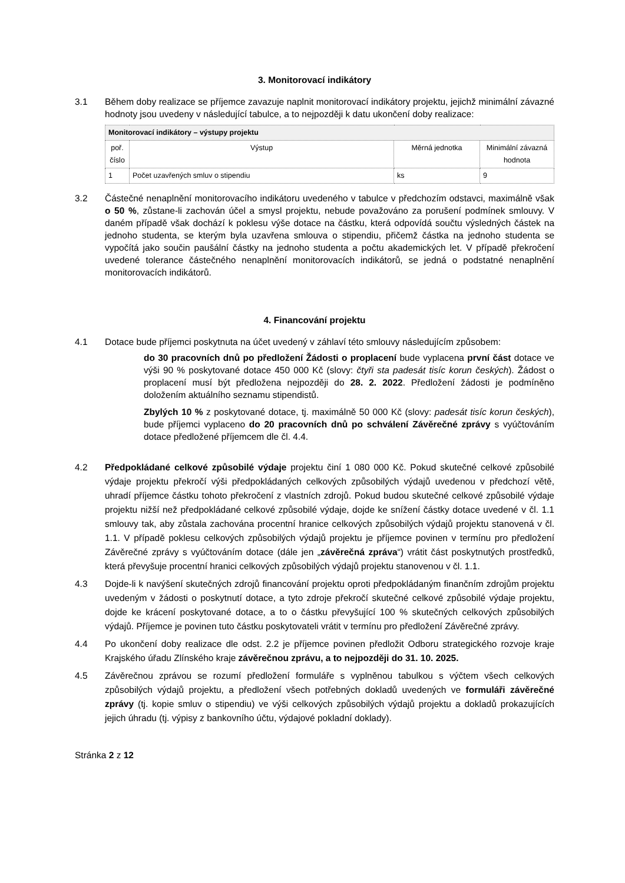3. Monitorovací indikátory
3.1 Během doby realizace se příjemce zavazuje naplnit monitorovací indikátory projektu, jejichž minimální závazné hodnoty jsou uvedeny v následující tabulce, a to nejpozději k datu ukončení doby realizace:
| Monitorovací indikátory – výstupy projektu | | | |
| --- | --- | --- | --- |
| poř. číslo | Výstup | Měrná jednotka | Minimální závazná hodnota |
| 1 | Počet uzavřených smluv o stipendiu | ks | 9 |
3.2 Částečné nenaplnění monitorovacího indikátoru uvedeného v tabulce v předchozím odstavci, maximálně však o 50 %, zůstane-li zachován účel a smysl projektu, nebude považováno za porušení podmínek smlouvy. V daném případě však dochází k poklesu výše dotace na částku, která odpovídá součtu výsledných částek na jednoho studenta, se kterým byla uzavřena smlouva o stipendiu, přičemž částka na jednoho studenta se vypočítá jako součin paušální částky na jednoho studenta a počtu akademických let. V případě překročení uvedené tolerance částečného nenaplnění monitorovacích indikátorů, se jedná o podstatné nenaplnění monitorovacích indikátorů.
4. Financování projektu
4.1 Dotace bude příjemci poskytnuta na účet uvedený v záhlaví této smlouvy následujícím způsobem:
do 30 pracovních dnů po předložení Žádosti o proplacení bude vyplacena první část dotace ve výši 90 % poskytované dotace 450 000 Kč (slovy: čtyři sta padesát tisíc korun českých). Žádost o proplacení musí být předložena nejpozději do 28. 2. 2022. Předložení žádosti je podmíněno doložením aktuálního seznamu stipendistů.
Zbylých 10 % z poskytované dotace, tj. maximálně 50 000 Kč (slovy: padesát tisíc korun českých), bude příjemci vyplaceno do 20 pracovních dnů po schválení Závěrečné zprávy s vyúčtováním dotace předložené příjemcem dle čl. 4.4.
4.2 Předpokládané celkové způsobilé výdaje projektu činí 1 080 000 Kč. Pokud skutečné celkové způsobilé výdaje projektu překročí výši předpokládaných celkových způsobilých výdajů uvedenou v předchozí větě, uhradí příjemce částku tohoto překročení z vlastních zdrojů. Pokud budou skutečné celkové způsobilé výdaje projektu nižší než předpokládané celkové způsobilé výdaje, dojde ke snížení částky dotace uvedené v čl. 1.1 smlouvy tak, aby zůstala zachována procentní hranice celkových způsobilých výdajů projektu stanovená v čl. 1.1. V případě poklesu celkových způsobilých výdajů projektu je příjemce povinen v termínu pro předložení Závěrečné zprávy s vyúčtováním dotace (dále jen „závěrečná zpráva“) vrátit část poskytnutých prostředků, která převyšuje procentní hranici celkových způsobilých výdajů projektu stanovenou v čl. 1.1.
4.3 Dojde-li k navýšení skutečných zdrojů financování projektu oproti předpokládaným finančním zdrojům projektu uvedeným v žádosti o poskytnutí dotace, a tyto zdroje překročí skutečné celkové způsobilé výdaje projektu, dojde ke krácení poskytované dotace, a to o částku převyšující 100 % skutečných celkových způsobilých výdajů. Příjemce je povinen tuto částku poskytovateli vrátit v termínu pro předložení Závěrečné zprávy.
4.4 Po ukončení doby realizace dle odst. 2.2 je příjemce povinen předložit Odboru strategického rozvoje kraje Krajského úřadu Zlínského kraje závěrečnou zprávu, a to nejpozději do 31. 10. 2025.
4.5 Závěrečnou zprávou se rozumí předložení formuláře s vyplněnou tabulkou s výčtem všech celkových způsobilých výdajů projektu, a předložení všech potřebných dokladů uvedených ve formuláři závěrečné zprávy (tj. kopie smluv o stipendiu) ve výši celkových způsobilých výdajů projektu a dokladů prokazujících jejich úhradu (tj. výpisy z bankovního účtu, výdajové pokladní doklady).
Stránka 2 z 12